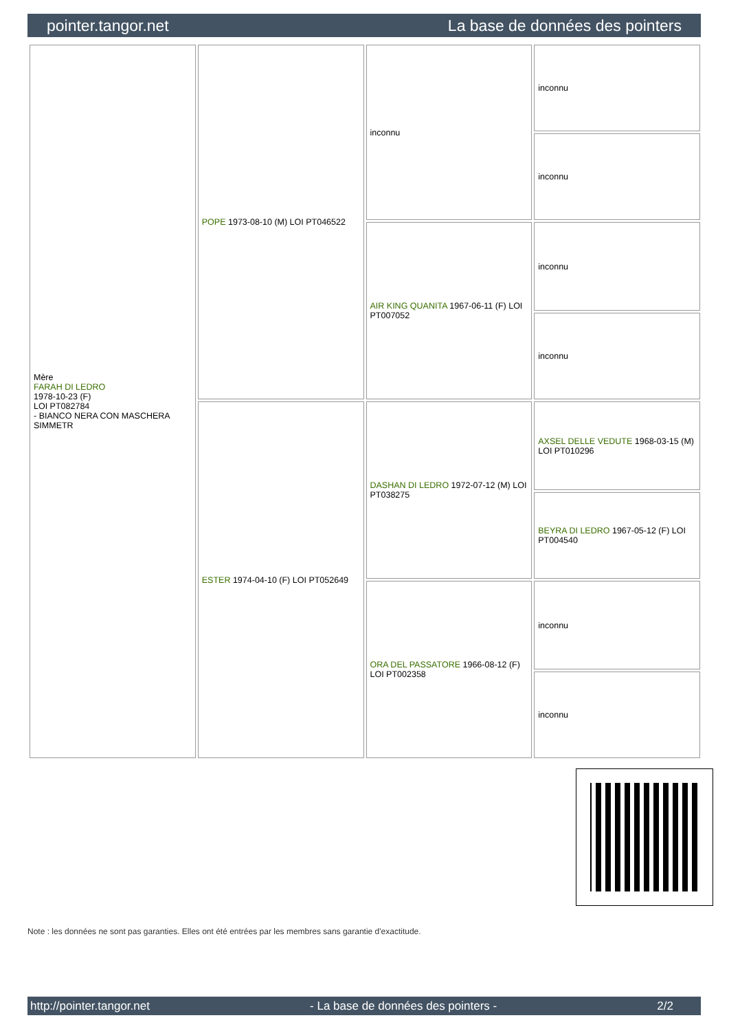pointer.tangor.net La base de données des pointers
| Mère FARAH DI LEDRO 1978-10-23 (F) LOI PT082784 - BIANCO NERA CON MASCHERA SIMMETR | POPE 1973-08-10 (M) LOI PT046522 | inconnu | inconnu |
| | | | inconnu |
| | | AIR KING QUANITA 1967-06-11 (F) LOI PT007052 | inconnu |
| | | | inconnu |
| | ESTER 1974-04-10 (F) LOI PT052649 | DASHAN DI LEDRO 1972-07-12 (M) LOI PT038275 | AXSEL DELLE VEDUTE 1968-03-15 (M) LOI PT010296 |
| | | | BEYRA DI LEDRO 1967-05-12 (F) LOI PT004540 |
| | | ORA DEL PASSATORE 1966-08-12 (F) LOI PT002358 | inconnu |
| | | | inconnu |
Note : les données ne sont pas garanties. Elles ont été entrées par les membres sans garantie d'exactitude.
http://pointer.tangor.net - La base de données des pointers - 2/2